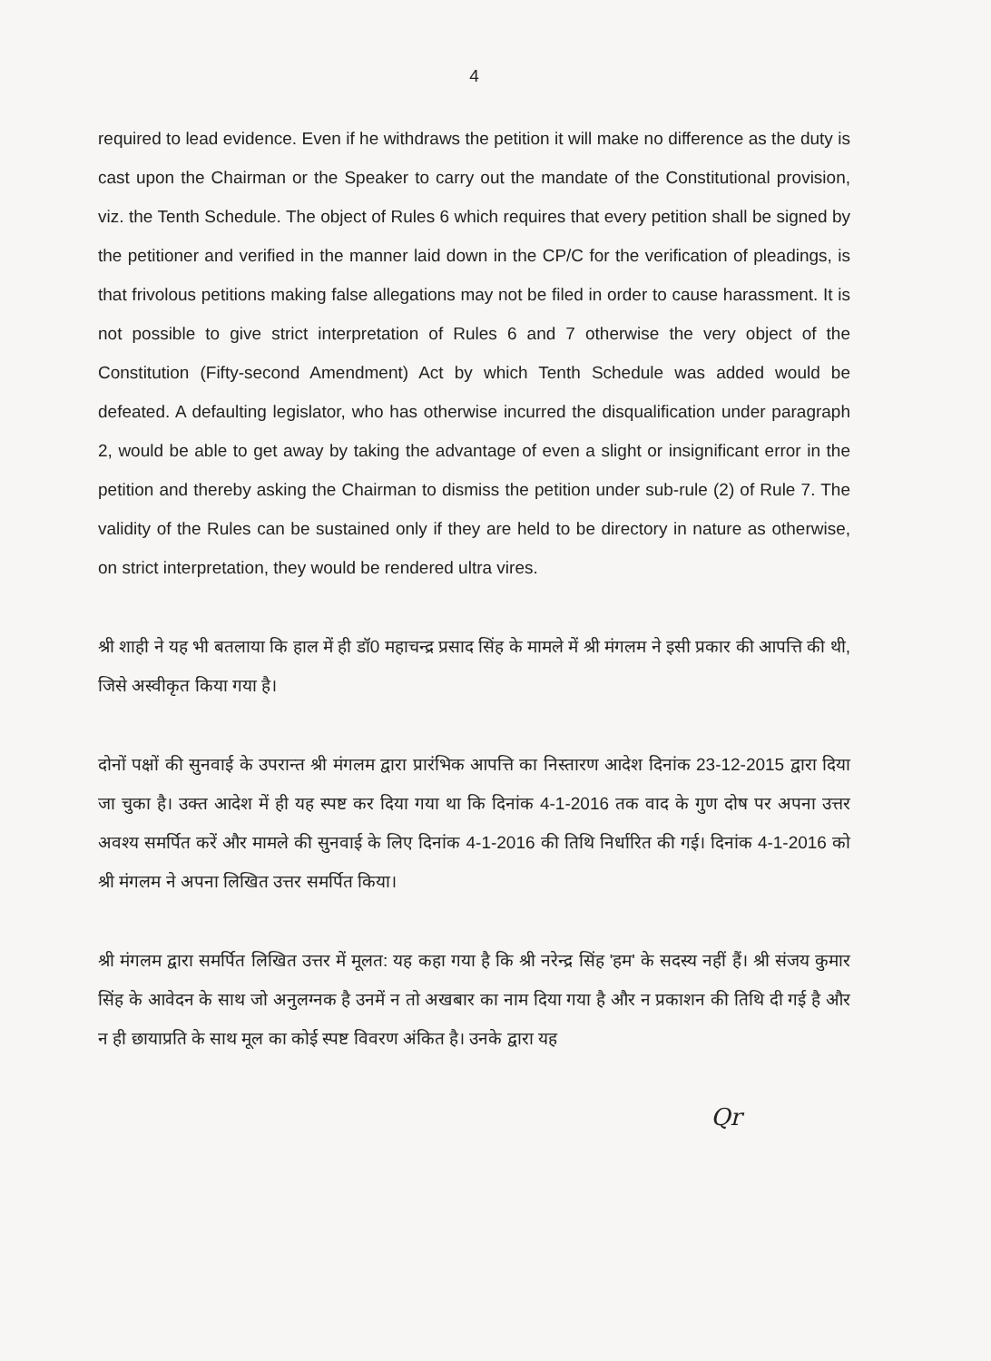4
required to lead evidence. Even if he withdraws the petition it will make no difference as the duty is cast upon the Chairman or the Speaker to carry out the mandate of the Constitutional provision, viz. the Tenth Schedule. The object of Rules 6 which requires that every petition shall be signed by the petitioner and verified in the manner laid down in the CP/C for the verification of pleadings, is that frivolous petitions making false allegations may not be filed in order to cause harassment. It is not possible to give strict interpretation of Rules 6 and 7 otherwise the very object of the Constitution (Fifty-second Amendment) Act by which Tenth Schedule was added would be defeated. A defaulting legislator, who has otherwise incurred the disqualification under paragraph 2, would be able to get away by taking the advantage of even a slight or insignificant error in the petition and thereby asking the Chairman to dismiss the petition under sub-rule (2) of Rule 7. The validity of the Rules can be sustained only if they are held to be directory in nature as otherwise, on strict interpretation, they would be rendered ultra vires.
श्री शाही ने यह भी बतलाया कि हाल में ही डॉ0 महाचन्द्र प्रसाद सिंह के मामले में श्री मंगलम ने इसी प्रकार की आपत्ति की थी, जिसे अस्वीकृत किया गया है।
दोनों पक्षों की सुनवाई के उपरान्त श्री मंगलम द्वारा प्रारंभिक आपत्ति का निस्तारण आदेश दिनांक 23-12-2015 द्वारा दिया जा चुका है। उक्त आदेश में ही यह स्पष्ट कर दिया गया था कि दिनांक 4-1-2016 तक वाद के गुण दोष पर अपना उत्तर अवश्य समर्पित करें और मामले की सुनवाई के लिए दिनांक 4-1-2016 की तिथि निर्धारित की गई। दिनांक 4-1-2016 को श्री मंगलम ने अपना लिखित उत्तर समर्पित किया।
श्री मंगलम द्वारा समर्पित लिखित उत्तर में मूलत: यह कहा गया है कि श्री नरेन्द्र सिंह 'हम' के सदस्य नहीं हैं। श्री संजय कुमार सिंह के आवेदन के साथ जो अनुलग्नक है उनमें न तो अखबार का नाम दिया गया है और न प्रकाशन की तिथि दी गई है और न ही छायाप्रति के साथ मूल का कोई स्पष्ट विवरण अंकित है। उनके द्वारा यह
Qr